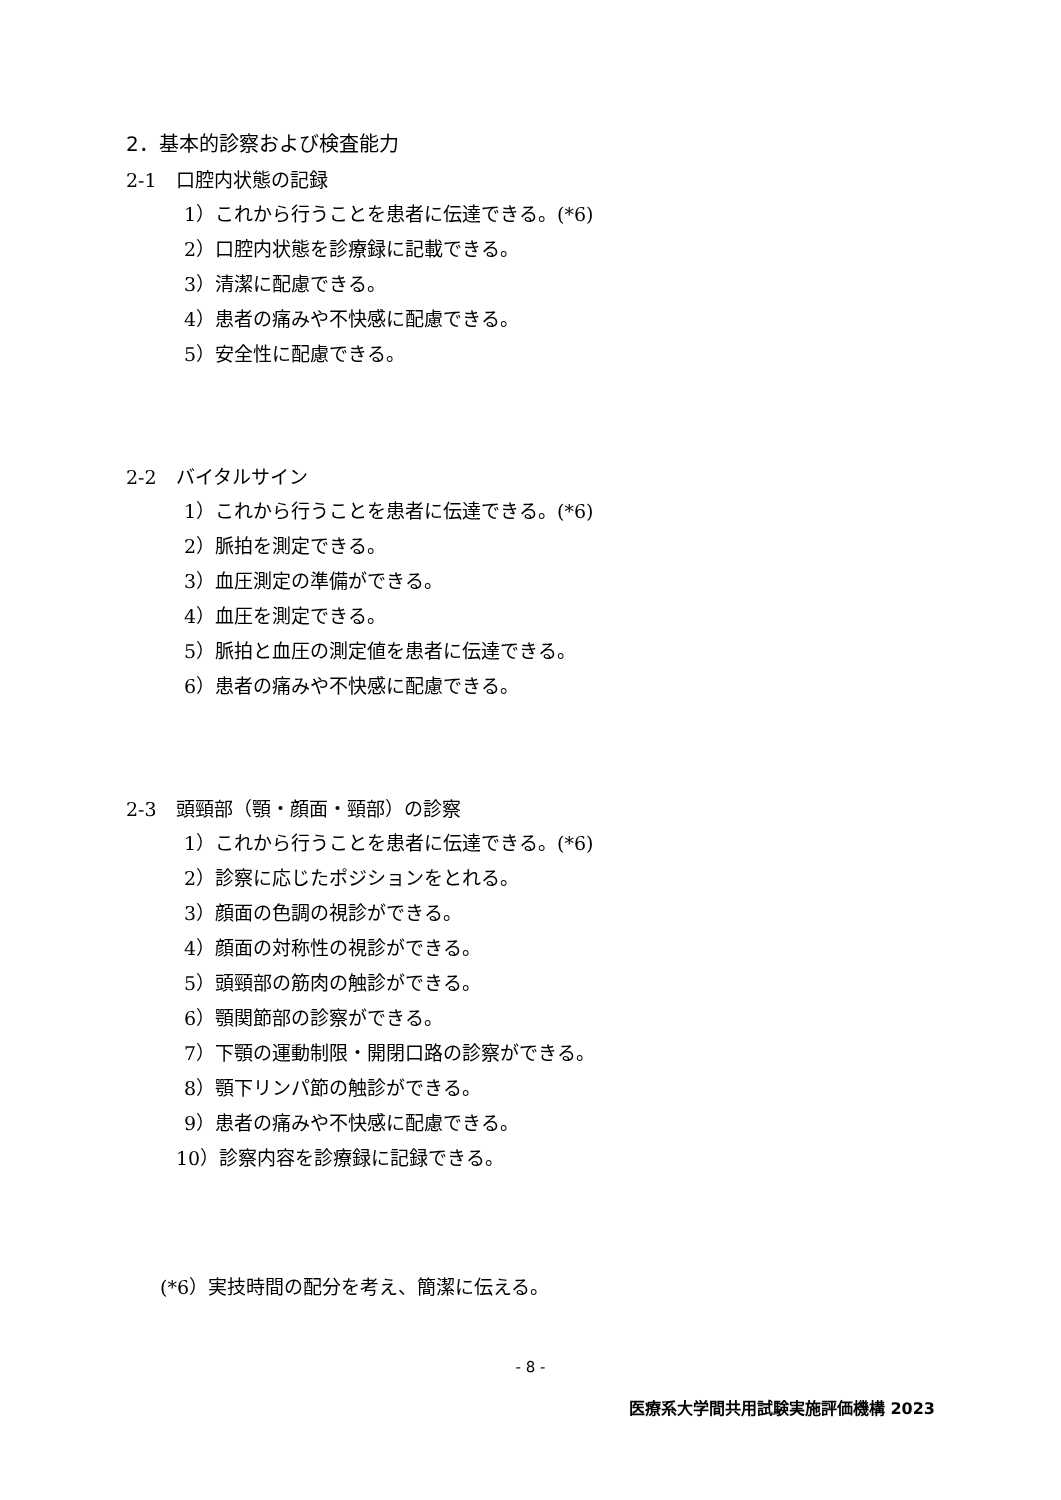2．基本的診察および検査能力
2-1　口腔内状態の記録
1）これから行うことを患者に伝達できる。(*6)
2）口腔内状態を診療録に記載できる。
3）清潔に配慮できる。
4）患者の痛みや不快感に配慮できる。
5）安全性に配慮できる。
2-2　バイタルサイン
1）これから行うことを患者に伝達できる。(*6)
2）脈拍を測定できる。
3）血圧測定の準備ができる。
4）血圧を測定できる。
5）脈拍と血圧の測定値を患者に伝達できる。
6）患者の痛みや不快感に配慮できる。
2-3　頭頸部（顎・顔面・頸部）の診察
1）これから行うことを患者に伝達できる。(*6)
2）診察に応じたポジションをとれる。
3）顔面の色調の視診ができる。
4）顔面の対称性の視診ができる。
5）頭頸部の筋肉の触診ができる。
6）顎関節部の診察ができる。
7）下顎の運動制限・開閉口路の診察ができる。
8）顎下リンパ節の触診ができる。
9）患者の痛みや不快感に配慮できる。
10）診察内容を診療録に記録できる。
(*6）実技時間の配分を考え、簡潔に伝える。
- 8 -
医療系大学間共用試験実施評価機構 2023